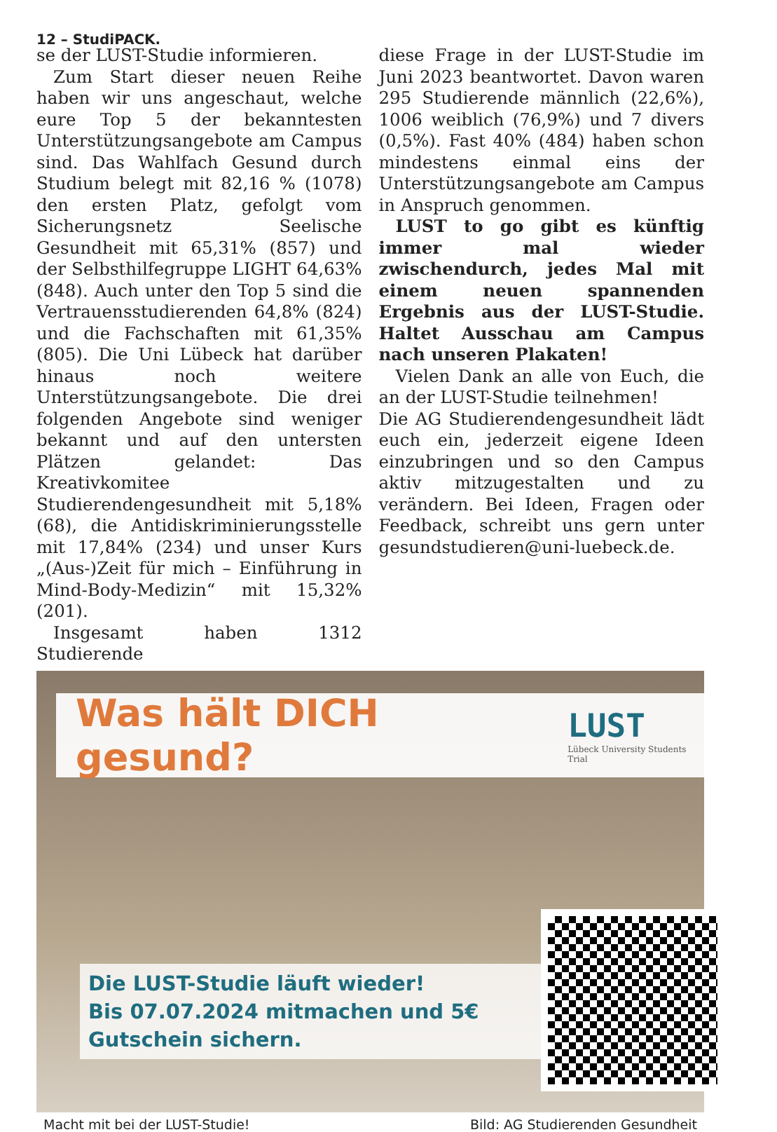12 – StudiPACK.
se der LUST-Studie informieren.
Zum Start dieser neuen Reihe haben wir uns angeschaut, welche eure Top 5 der bekanntesten Unterstützungsangebote am Campus sind. Das Wahlfach Gesund durch Studium belegt mit 82,16 % (1078) den ersten Platz, gefolgt vom Sicherungsnetz Seelische Gesundheit mit 65,31% (857) und der Selbsthilfegruppe LIGHT 64,63% (848). Auch unter den Top 5 sind die Vertrauensstudierenden 64,8% (824) und die Fachschaften mit 61,35% (805). Die Uni Lübeck hat darüber hinaus noch weitere Unterstützungsangebote. Die drei folgenden Angebote sind weniger bekannt und auf den untersten Plätzen gelandet: Das Kreativkomitee Studierendengesundheit mit 5,18% (68), die Antidiskriminierungsstelle mit 17,84% (234) und unser Kurs „(Aus-)Zeit für mich – Einführung in Mind-Body-Medizin“ mit 15,32% (201).
Insgesamt haben 1312 Studierende
diese Frage in der LUST-Studie im Juni 2023 beantwortet. Davon waren 295 Studierende männlich (22,6%), 1006 weiblich (76,9%) und 7 divers (0,5%). Fast 40% (484) haben schon mindestens einmal eins der Unterstützungsangebote am Campus in Anspruch genommen.
LUST to go gibt es künftig immer mal wieder zwischendurch, jedes Mal mit einem neuen spannenden Ergebnis aus der LUST-Studie. Haltet Ausschau am Campus nach unseren Plakaten!
Vielen Dank an alle von Euch, die an der LUST-Studie teilnehmen!
Die AG Studierendengesundheit lädt euch ein, jederzeit eigene Ideen einzubringen und so den Campus aktiv mitzugestalten und zu verändern. Bei Ideen, Fragen oder Feedback, schreibt uns gern unter gesundstudieren@uni-luebeck.de.
Was hält DICH gesund?
LUST
Lübeck University Students Trial
Die LUST-Studie läuft wieder!
Bis 07.07.2024 mitmachen und 5€ Gutschein sichern.
Macht mit bei der LUST-Studie! Bild: AG Studierenden Gesundheit